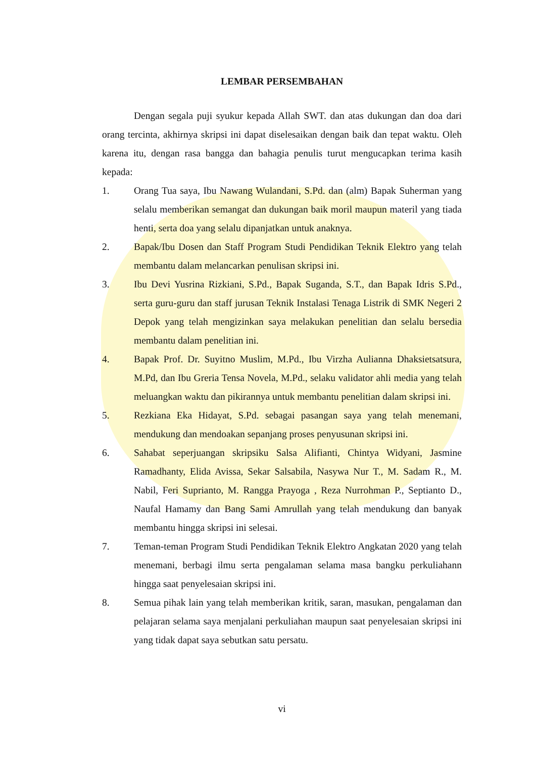LEMBAR PERSEMBAHAN
Dengan segala puji syukur kepada Allah SWT. dan atas dukungan dan doa dari orang tercinta, akhirnya skripsi ini dapat diselesaikan dengan baik dan tepat waktu. Oleh karena itu, dengan rasa bangga dan bahagia penulis turut mengucapkan terima kasih kepada:
1. Orang Tua saya, Ibu Nawang Wulandani, S.Pd. dan (alm) Bapak Suherman yang selalu memberikan semangat dan dukungan baik moril maupun materil yang tiada henti, serta doa yang selalu dipanjatkan untuk anaknya.
2. Bapak/Ibu Dosen dan Staff Program Studi Pendidikan Teknik Elektro yang telah membantu dalam melancarkan penulisan skripsi ini.
3. Ibu Devi Yusrina Rizkiani, S.Pd., Bapak Suganda, S.T., dan Bapak Idris S.Pd., serta guru-guru dan staff jurusan Teknik Instalasi Tenaga Listrik di SMK Negeri 2 Depok yang telah mengizinkan saya melakukan penelitian dan selalu bersedia membantu dalam penelitian ini.
4. Bapak Prof. Dr. Suyitno Muslim, M.Pd., Ibu Virzha Aulianna Dhaksietsatsura, M.Pd, dan Ibu Greria Tensa Novela, M.Pd., selaku validator ahli media yang telah meluangkan waktu dan pikirannya untuk membantu penelitian dalam skripsi ini.
5. Rezkiana Eka Hidayat, S.Pd. sebagai pasangan saya yang telah menemani, mendukung dan mendoakan sepanjang proses penyusunan skripsi ini.
6. Sahabat seperjuangan skripsiku Salsa Alifianti, Chintya Widyani, Jasmine Ramadhanty, Elida Avissa, Sekar Salsabila, Nasywa Nur T., M. Sadam R., M. Nabil, Feri Suprianto, M. Rangga Prayoga , Reza Nurrohman P., Septianto D., Naufal Hamamy dan Bang Sami Amrullah yang telah mendukung dan banyak membantu hingga skripsi ini selesai.
7. Teman-teman Program Studi Pendidikan Teknik Elektro Angkatan 2020 yang telah menemani, berbagi ilmu serta pengalaman selama masa bangku perkuliahann hingga saat penyelesaian skripsi ini.
8. Semua pihak lain yang telah memberikan kritik, saran, masukan, pengalaman dan pelajaran selama saya menjalani perkuliahan maupun saat penyelesaian skripsi ini yang tidak dapat saya sebutkan satu persatu.
vi